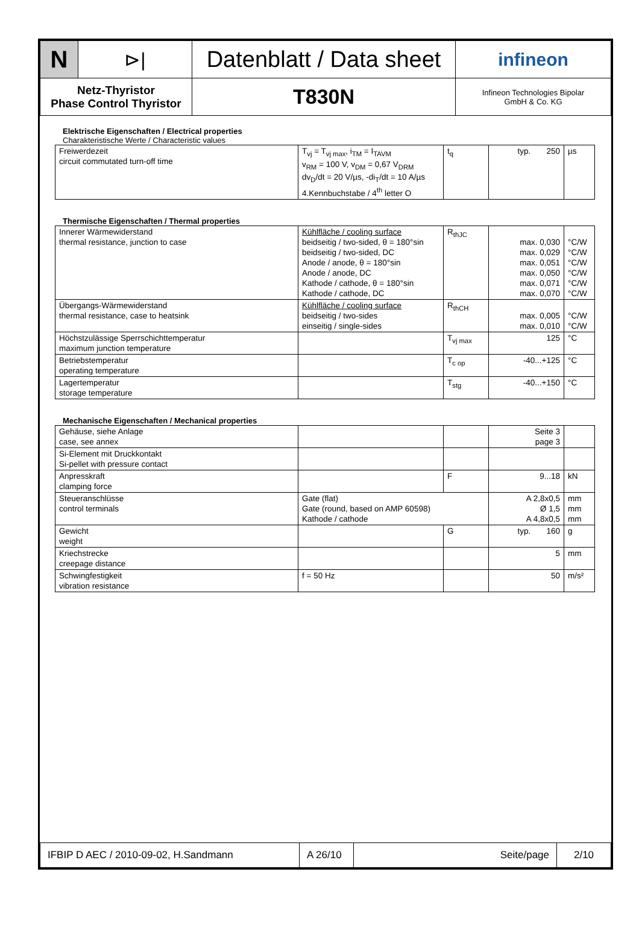| N | ⊳/ | Datenblatt / Data sheet | infineon |
| Netz-Thyristor Phase Control Thyristor | | T830N | Infineon Technologies Bipolar GmbH & Co. KG |
Elektrische Eigenschaften / Electrical properties
Charakteristische Werte / Characteristic values
| Freiwerdezeit circuit commutated turn-off time | T<sub>vj</sub> = T<sub>vj max</sub>, i<sub>TM</sub> = I<sub>TAVM</sub> v<sub>RM</sub> = 100 V, v<sub>DM</sub> = 0,67 V<sub>DRM</sub> dv<sub>D</sub>/dt = 20 V/µs, -di<sub>T</sub>/dt = 10 A/µs 4.Kennbuchstabe / 4<sup>th</sup> letter O | t<sub>q</sub> | typ. 250 | µs |
Thermische Eigenschaften / Thermal properties
| Innerer Wärmewiderstand thermal resistance, junction to case | Kühlfläche / cooling surface beidseitig / two-sided, θ = 180°sin beidseitig / two-sided, DC Anode / anode, θ = 180°sin Anode / anode, DC Kathode / cathode, θ = 180°sin Kathode / cathode, DC | R<sub>thJC</sub> | max. 0,030 max. 0,029 max. 0,051 max. 0,050 max. 0,071 max. 0,070 | °C/W °C/W °C/W °C/W °C/W °C/W |
| Übergangs-Wärmewiderstand thermal resistance, case to heatsink | Kühlfläche / cooling surface beidseitig / two-sides einseitig / single-sides | R<sub>thCH</sub> | max. 0,005 max. 0,010 | °C/W °C/W |
| Höchstzulässige Sperrschichttemperatur maximum junction temperature | | T<sub>vj max</sub> | 125 | °C |
| Betriebstemperatur operating temperature | | T<sub>c op</sub> | -40...+125 | °C |
| Lagertemperatur storage temperature | | T<sub>stg</sub> | -40...+150 | °C |
Mechanische Eigenschaften / Mechanical properties
| Gehäuse, siehe Anlage case, see annex | | | Seite 3 page 3 | |
| Si-Element mit Druckkontakt Si-pellet with pressure contact | | | | |
| Anpresskraft clamping force | | F | 9...18 | kN |
| Steueranschlüsse control terminals | Gate (flat) Gate (round, based on AMP 60598) Kathode / cathode | | A 2,8x0,5 Ø 1,5 A 4,8x0,5 | mm mm mm |
| Gewicht weight | | G | typ. 160 | g |
| Kriechstrecke creepage distance | | | 5 | mm |
| Schwingfestigkeit vibration resistance | f = 50 Hz | | 50 | m/s² |
| IFBIP D AEC / 2010-09-02, H.Sandmann | A 26/10 | Seite/page | 2/10 |